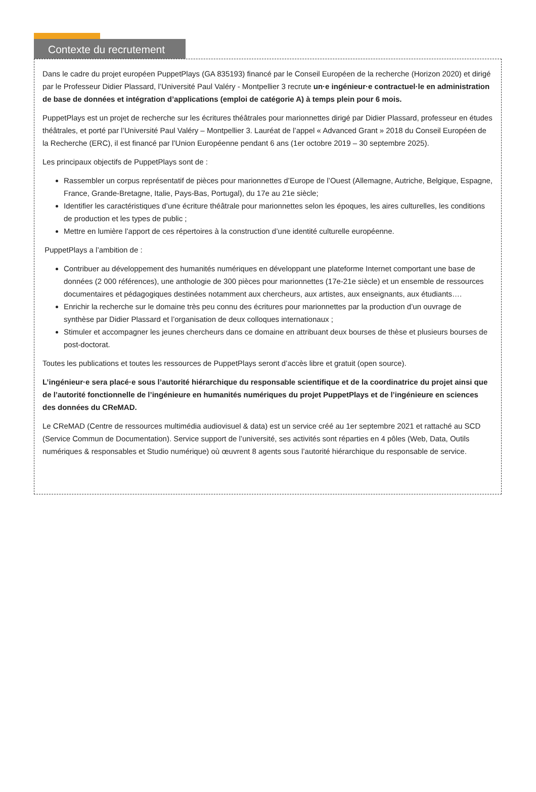Contexte du recrutement
Dans le cadre du projet européen PuppetPlays (GA 835193) financé par le Conseil Européen de la recherche (Horizon 2020) et dirigé par le Professeur Didier Plassard, l’Université Paul Valéry - Montpellier 3 recrute un·e ingénieur·e contractuel·le en administration de base de données et intégration d’applications (emploi de catégorie A) à temps plein pour 6 mois.
PuppetPlays est un projet de recherche sur les écritures théâtrales pour marionnettes dirigé par Didier Plassard, professeur en études théâtrales, et porté par l’Université Paul Valéry – Montpellier 3. Lauréat de l’appel « Advanced Grant » 2018 du Conseil Européen de la Recherche (ERC), il est financé par l’Union Européenne pendant 6 ans (1er octobre 2019 – 30 septembre 2025).
Les principaux objectifs de PuppetPlays sont de :
Rassembler un corpus représentatif de pièces pour marionnettes d’Europe de l’Ouest (Allemagne, Autriche, Belgique, Espagne, France, Grande-Bretagne, Italie, Pays-Bas, Portugal), du 17e au 21e siècle;
Identifier les caractéristiques d’une écriture théâtrale pour marionnettes selon les époques, les aires culturelles, les conditions de production et les types de public ;
Mettre en lumière l’apport de ces répertoires à la construction d’une identité culturelle européenne.
PuppetPlays a l’ambition de :
Contribuer au développement des humanités numériques en développant une plateforme Internet comportant une base de données (2 000 références), une anthologie de 300 pièces pour marionnettes (17e-21e siècle) et un ensemble de ressources documentaires et pédagogiques destinées notamment aux chercheurs, aux artistes, aux enseignants, aux étudiants….
Enrichir la recherche sur le domaine très peu connu des écritures pour marionnettes par la production d’un ouvrage de synthèse par Didier Plassard et l’organisation de deux colloques internationaux ;
Stimuler et accompagner les jeunes chercheurs dans ce domaine en attribuant deux bourses de thèse et plusieurs bourses de post-doctorat.
Toutes les publications et toutes les ressources de PuppetPlays seront d’accès libre et gratuit (open source).
L’ingénieur·e sera placé·e sous l’autorité hiérarchique du responsable scientifique et de la coordinatrice du projet ainsi que de l’autorité fonctionnelle de l’ingénieure en humanités numériques du projet PuppetPlays et de l’ingénieure en sciences des données du CReMAD.
Le CReMAD (Centre de ressources multimédia audiovisuel & data) est un service créé au 1er septembre 2021 et rattaché au SCD (Service Commun de Documentation). Service support de l’université, ses activités sont réparties en 4 pôles (Web, Data, Outils numériques & responsables et Studio numérique) où œuvrent 8 agents sous l’autorité hiérarchique du responsable de service.